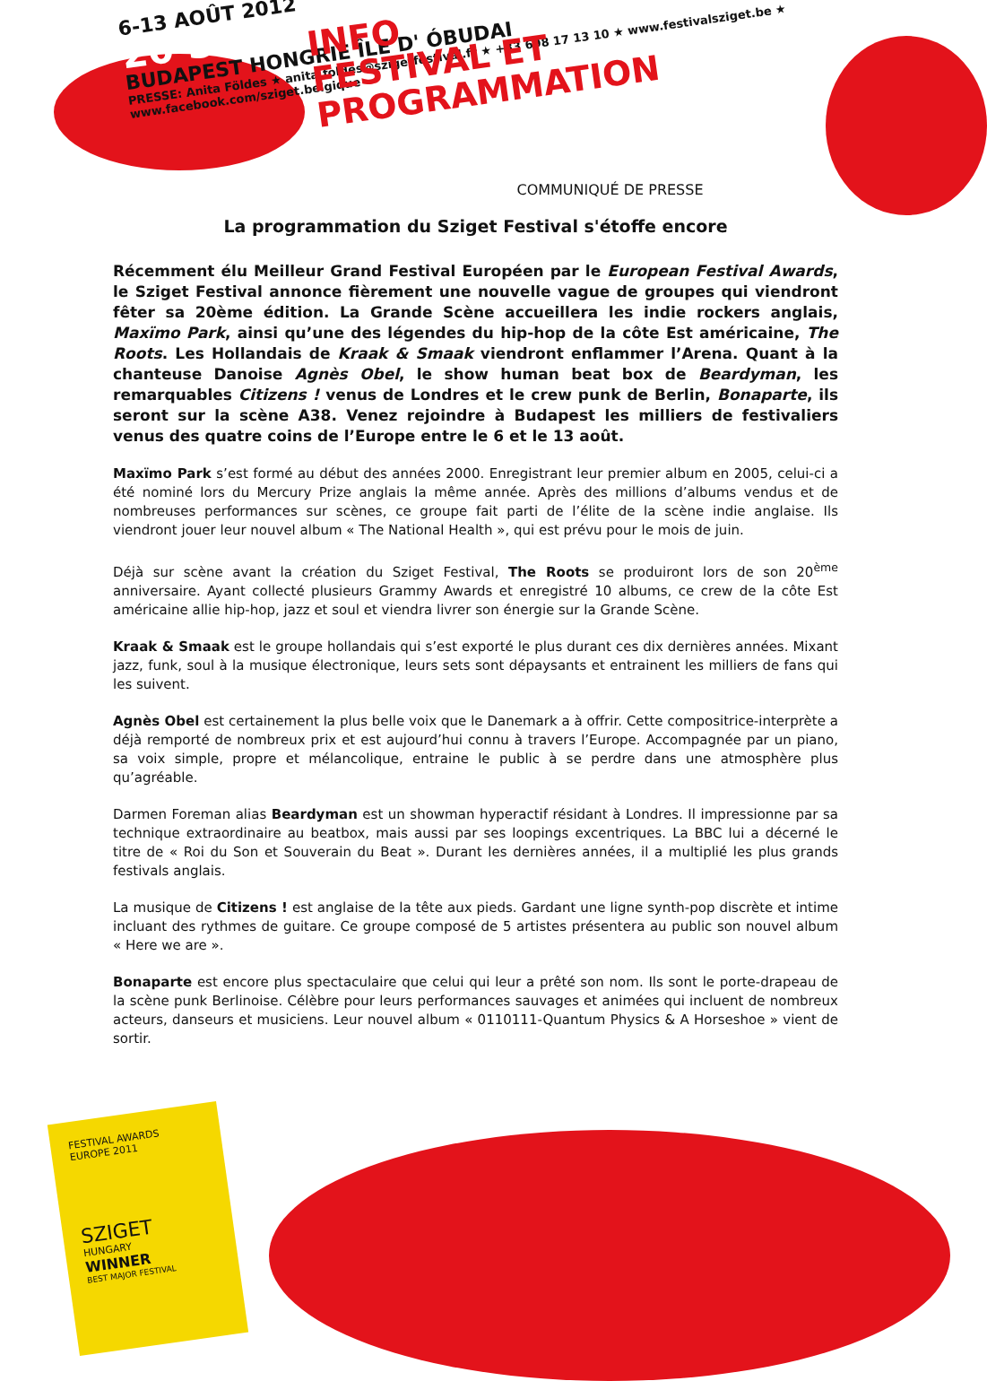6-13 AOÛT 2012
20 SZIGET
BUDAPEST HONGRIE ÎLE D' ÓBUDAI
PRESSE: Anita Földes ★ anita.foldes@szigetfestival.fr ★ +33 698 17 13 10 ★ www.festivalsziget.be ★ www.facebook.com/sziget.belgique
INFO
FESTIVAL ET
PROGRAMMATION
COMMUNIQUÉ DE PRESSE
La programmation du Sziget Festival s'étoffe encore
Récemment élu Meilleur Grand Festival Européen par le European Festival Awards, le Sziget Festival annonce fièrement une nouvelle vague de groupes qui viendront fêter sa 20ème édition. La Grande Scène accueillera les indie rockers anglais, Maxïmo Park, ainsi qu’une des légendes du hip-hop de la côte Est américaine, The Roots. Les Hollandais de Kraak & Smaak viendront enflammer l’Arena. Quant à la chanteuse Danoise Agnès Obel, le show human beat box de Beardyman, les remarquables Citizens ! venus de Londres et le crew punk de Berlin, Bonaparte, ils seront sur la scène A38. Venez rejoindre à Budapest les milliers de festivaliers venus des quatre coins de l’Europe entre le 6 et le 13 août.
Maxïmo Park s’est formé au début des années 2000. Enregistrant leur premier album en 2005, celui-ci a été nominé lors du Mercury Prize anglais la même année. Après des millions d’albums vendus et de nombreuses performances sur scènes, ce groupe fait parti de l’élite de la scène indie anglaise. Ils viendront jouer leur nouvel album « The National Health », qui est prévu pour le mois de juin.
Déjà sur scène avant la création du Sziget Festival, The Roots se produiront lors de son 20<sup>ème</sup> anniversaire. Ayant collecté plusieurs Grammy Awards et enregistré 10 albums, ce crew de la côte Est américaine allie hip-hop, jazz et soul et viendra livrer son énergie sur la Grande Scène.
Kraak & Smaak est le groupe hollandais qui s’est exporté le plus durant ces dix dernières années. Mixant jazz, funk, soul à la musique électronique, leurs sets sont dépaysants et entrainent les milliers de fans qui les suivent.
Agnès Obel est certainement la plus belle voix que le Danemark a à offrir. Cette compositrice-interprète a déjà remporté de nombreux prix et est aujourd’hui connu à travers l’Europe. Accompagnée par un piano, sa voix simple, propre et mélancolique, entraine le public à se perdre dans une atmosphère plus qu’agréable.
Darmen Foreman alias Beardyman est un showman hyperactif résidant à Londres. Il impressionne par sa technique extraordinaire au beatbox, mais aussi par ses loopings excentriques. La BBC lui a décerné le titre de « Roi du Son et Souverain du Beat ». Durant les dernières années, il a multiplié les plus grands festivals anglais.
La musique de Citizens ! est anglaise de la tête aux pieds. Gardant une ligne synth-pop discrète et intime incluant des rythmes de guitare. Ce groupe composé de 5 artistes présentera au public son nouvel album « Here we are ».
Bonaparte est encore plus spectaculaire que celui qui leur a prêté son nom. Ils sont le porte-drapeau de la scène punk Berlinoise. Célèbre pour leurs performances sauvages et animées qui incluent de nombreux acteurs, danseurs et musiciens. Leur nouvel album « 0110111-Quantum Physics & A Horseshoe » vient de sortir.
FESTIVAL AWARDS EUROPE 2011
SZIGET
HUNGARY
WINNER
BEST MAJOR FESTIVAL